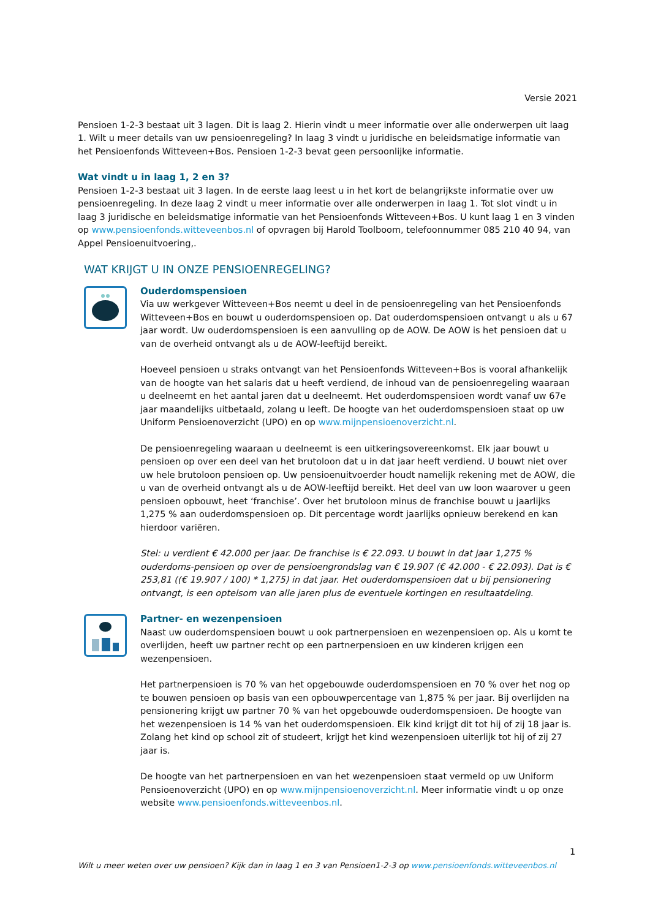Versie 2021
Pensioen 1-2-3 bestaat uit 3 lagen. Dit is laag 2. Hierin vindt u meer informatie over alle onderwerpen uit laag 1. Wilt u meer details van uw pensioenregeling? In laag 3 vindt u juridische en beleidsmatige informatie van het Pensioenfonds Witteveen+Bos. Pensioen 1-2-3 bevat geen persoonlijke informatie.
Wat vindt u in laag 1, 2 en 3?
Pensioen 1-2-3 bestaat uit 3 lagen. In de eerste laag leest u in het kort de belangrijkste informatie over uw pensioenregeling. In deze laag 2 vindt u meer informatie over alle onderwerpen in laag 1. Tot slot vindt u in laag 3 juridische en beleidsmatige informatie van het Pensioenfonds Witteveen+Bos. U kunt laag 1 en 3 vinden op www.pensioenfonds.witteveenbos.nl of opvragen bij Harold Toolboom, telefoonnummer 085 210 40 94, van Appel Pensioenuitvoering,.
WAT KRIJGT U IN ONZE PENSIOENREGELING?
Ouderdomspensioen
Via uw werkgever Witteveen+Bos neemt u deel in de pensioenregeling van het Pensioenfonds Witteveen+Bos en bouwt u ouderdomspensioen op. Dat ouderdomspensioen ontvangt u als u 67 jaar wordt. Uw ouderdomspensioen is een aanvulling op de AOW. De AOW is het pensioen dat u van de overheid ontvangt als u de AOW-leeftijd bereikt.
Hoeveel pensioen u straks ontvangt van het Pensioenfonds Witteveen+Bos is vooral afhankelijk van de hoogte van het salaris dat u heeft verdiend, de inhoud van de pensioenregeling waaraan u deelneemt en het aantal jaren dat u deelneemt. Het ouderdomspensioen wordt vanaf uw 67e jaar maandelijks uitbetaald, zolang u leeft. De hoogte van het ouderdomspensioen staat op uw Uniform Pensioenoverzicht (UPO) en op www.mijnpensioenoverzicht.nl.
De pensioenregeling waaraan u deelneemt is een uitkeringsovereenkomst. Elk jaar bouwt u pensioen op over een deel van het brutoloon dat u in dat jaar heeft verdiend. U bouwt niet over uw hele brutoloon pensioen op. Uw pensioenuitvoerder houdt namelijk rekening met de AOW, die u van de overheid ontvangt als u de AOW-leeftijd bereikt. Het deel van uw loon waarover u geen pensioen opbouwt, heet ‘franchise’. Over het brutoloon minus de franchise bouwt u jaarlijks 1,275 % aan ouderdomspensioen op. Dit percentage wordt jaarlijks opnieuw berekend en kan hierdoor variëren.
Stel: u verdient € 42.000 per jaar. De franchise is € 22.093. U bouwt in dat jaar 1,275 % ouderdoms-pensioen op over de pensioengrondslag van € 19.907 (€ 42.000 - € 22.093). Dat is € 253,81 ((€ 19.907 / 100) * 1,275) in dat jaar. Het ouderdomspensioen dat u bij pensionering ontvangt, is een optelsom van alle jaren plus de eventuele kortingen en resultaatdeling.
Partner- en wezenpensioen
Naast uw ouderdomspensioen bouwt u ook partnerpensioen en wezenpensioen op. Als u komt te overlijden, heeft uw partner recht op een partnerpensioen en uw kinderen krijgen een wezenpensioen.
Het partnerpensioen is 70 % van het opgebouwde ouderdomspensioen en 70 % over het nog op te bouwen pensioen op basis van een opbouwpercentage van 1,875 % per jaar. Bij overlijden na pensionering krijgt uw partner 70 % van het opgebouwde ouderdomspensioen. De hoogte van het wezenpensioen is 14 % van het ouderdomspensioen. Elk kind krijgt dit tot hij of zij 18 jaar is. Zolang het kind op school zit of studeert, krijgt het kind wezenpensioen uiterlijk tot hij of zij 27 jaar is.
De hoogte van het partnerpensioen en van het wezenpensioen staat vermeld op uw Uniform Pensioenoverzicht (UPO) en op www.mijnpensioenoverzicht.nl. Meer informatie vindt u op onze website www.pensioenfonds.witteveenbos.nl.
1
Wilt u meer weten over uw pensioen? Kijk dan in laag 1 en 3 van Pensioen1-2-3 op www.pensioenfonds.witteveenbos.nl